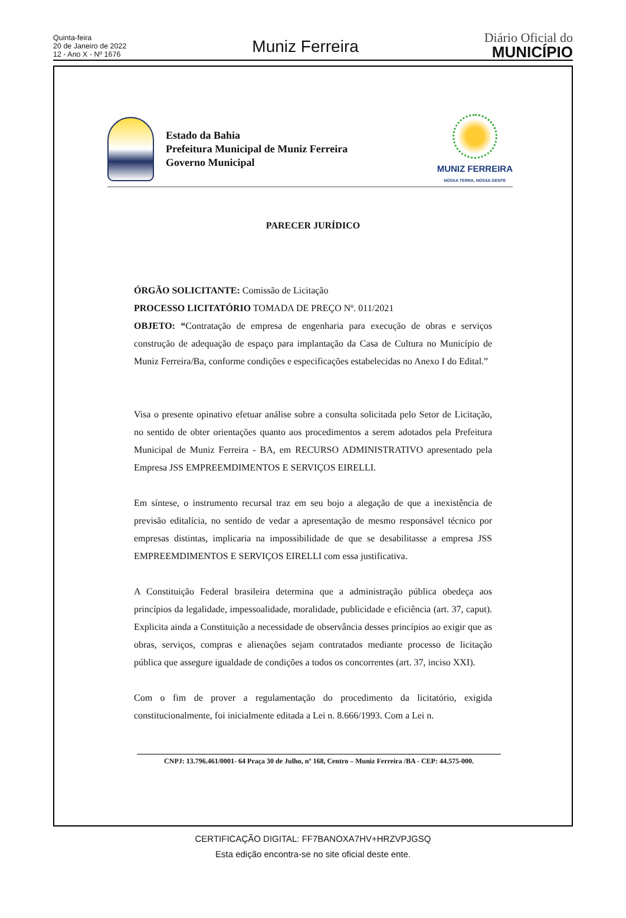Quinta-feira
20 de Janeiro de 2022
12 - Ano X - Nº 1676
Muniz Ferreira
Diário Oficial do
MUNICÍPIO
Estado da Bahia
Prefeitura Municipal de Muniz Ferreira
Governo Municipal
MUNIZ FERREIRA
NOSSA TERRA, NOSSA GENTE
PARECER JURÍDICO
ÓRGÃO SOLICITANTE: Comissão de Licitação
PROCESSO LICITATÓRIO TOMADA DE PREÇO Nº. 011/2021
OBJETO: “Contratação de empresa de engenharia para execução de obras e serviços construção de adequação de espaço para implantação da Casa de Cultura no Município de Muniz Ferreira/Ba, conforme condições e especificações estabelecidas no Anexo I do Edital.”
Visa o presente opinativo efetuar análise sobre a consulta solicitada pelo Setor de Licitação, no sentido de obter orientações quanto aos procedimentos a serem adotados pela Prefeitura Municipal de Muniz Ferreira - BA, em RECURSO ADMINISTRATIVO apresentado pela Empresa JSS EMPREEMDIMENTOS E SERVIÇOS EIRELLI.
Em síntese, o instrumento recursal traz em seu bojo a alegação de que a inexistência de previsão editalícia, no sentido de vedar a apresentação de mesmo responsável técnico por empresas distintas, implicaria na impossibilidade de que se desabilitasse a empresa JSS EMPREEMDIMENTOS E SERVIÇOS EIRELLI com essa justificativa.
A Constituição Federal brasileira determina que a administração pública obedeça aos princípios da legalidade, impessoalidade, moralidade, publicidade e eficiência (art. 37, caput). Explicita ainda a Constituição a necessidade de observância desses princípios ao exigir que as obras, serviços, compras e alienações sejam contratados mediante processo de licitação pública que assegure igualdade de condições a todos os concorrentes (art. 37, inciso XXI).
Com o fim de prover a regulamentação do procedimento da licitatório, exigida constitucionalmente, foi inicialmente editada a Lei n. 8.666/1993. Com a Lei n.
CNPJ: 13.796.461/0001- 64 Praça 30 de Julho, nº 168, Centro – Muniz Ferreira /BA - CEP: 44.575-000.
CERTIFICAÇÃO DIGITAL: FF7BANOXA7HV+HRZVPJGSQ
Esta edição encontra-se no site oficial deste ente.